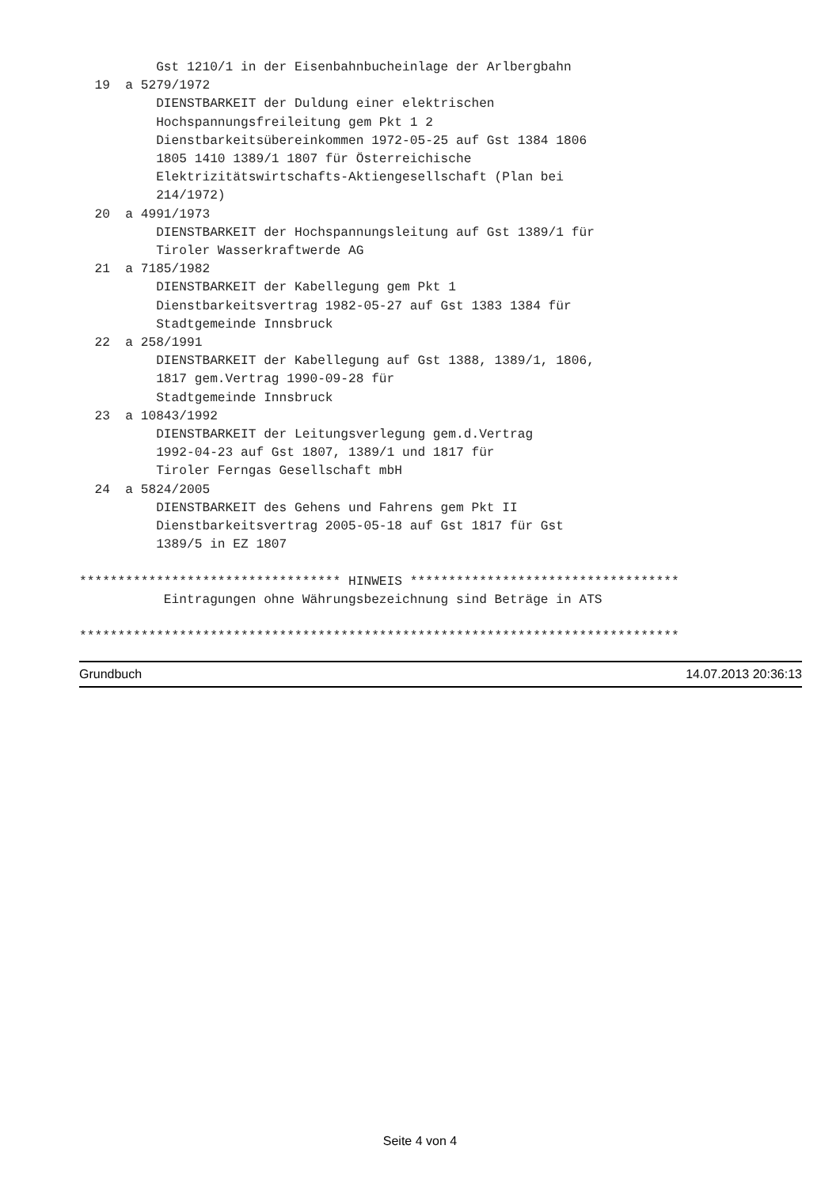Gst 1210/1 in der Eisenbahnbucheinlage der Arlbergbahn
  19  a 5279/1972
          DIENSTBARKEIT der Duldung einer elektrischen
          Hochspannungsfreileitung gem Pkt 1 2
          Dienstbarkeitsübereinkommen 1972-05-25 auf Gst 1384 1806
          1805 1410 1389/1 1807 für Österreichische
          Elektrizitätswirtschafts-Aktiengesellschaft (Plan bei
          214/1972)
  20  a 4991/1973
          DIENSTBARKEIT der Hochspannungsleitung auf Gst 1389/1 für
          Tiroler Wasserkraftwerde AG
  21  a 7185/1982
          DIENSTBARKEIT der Kabellegung gem Pkt 1
          Dienstbarkeitsvertrag 1982-05-27 auf Gst 1383 1384 für
          Stadtgemeinde Innsbruck
  22  a 258/1991
          DIENSTBARKEIT der Kabellegung auf Gst 1388, 1389/1, 1806,
          1817 gem.Vertrag 1990-09-28 für
          Stadtgemeinde Innsbruck
  23  a 10843/1992
          DIENSTBARKEIT der Leitungsverlegung gem.d.Vertrag
          1992-04-23 auf Gst 1807, 1389/1 und 1817 für
          Tiroler Ferngas Gesellschaft mbH
  24  a 5824/2005
          DIENSTBARKEIT des Gehens und Fahrens gem Pkt II
          Dienstbarkeitsvertrag 2005-05-18 auf Gst 1817 für Gst
          1389/5 in EZ 1807

********************************** HINWEIS ***********************************
           Eintragungen ohne Währungsbezeichnung sind Beträge in ATS

******************************************************************************
Grundbuch 14.07.2013 20:36:13
Seite 4 von 4